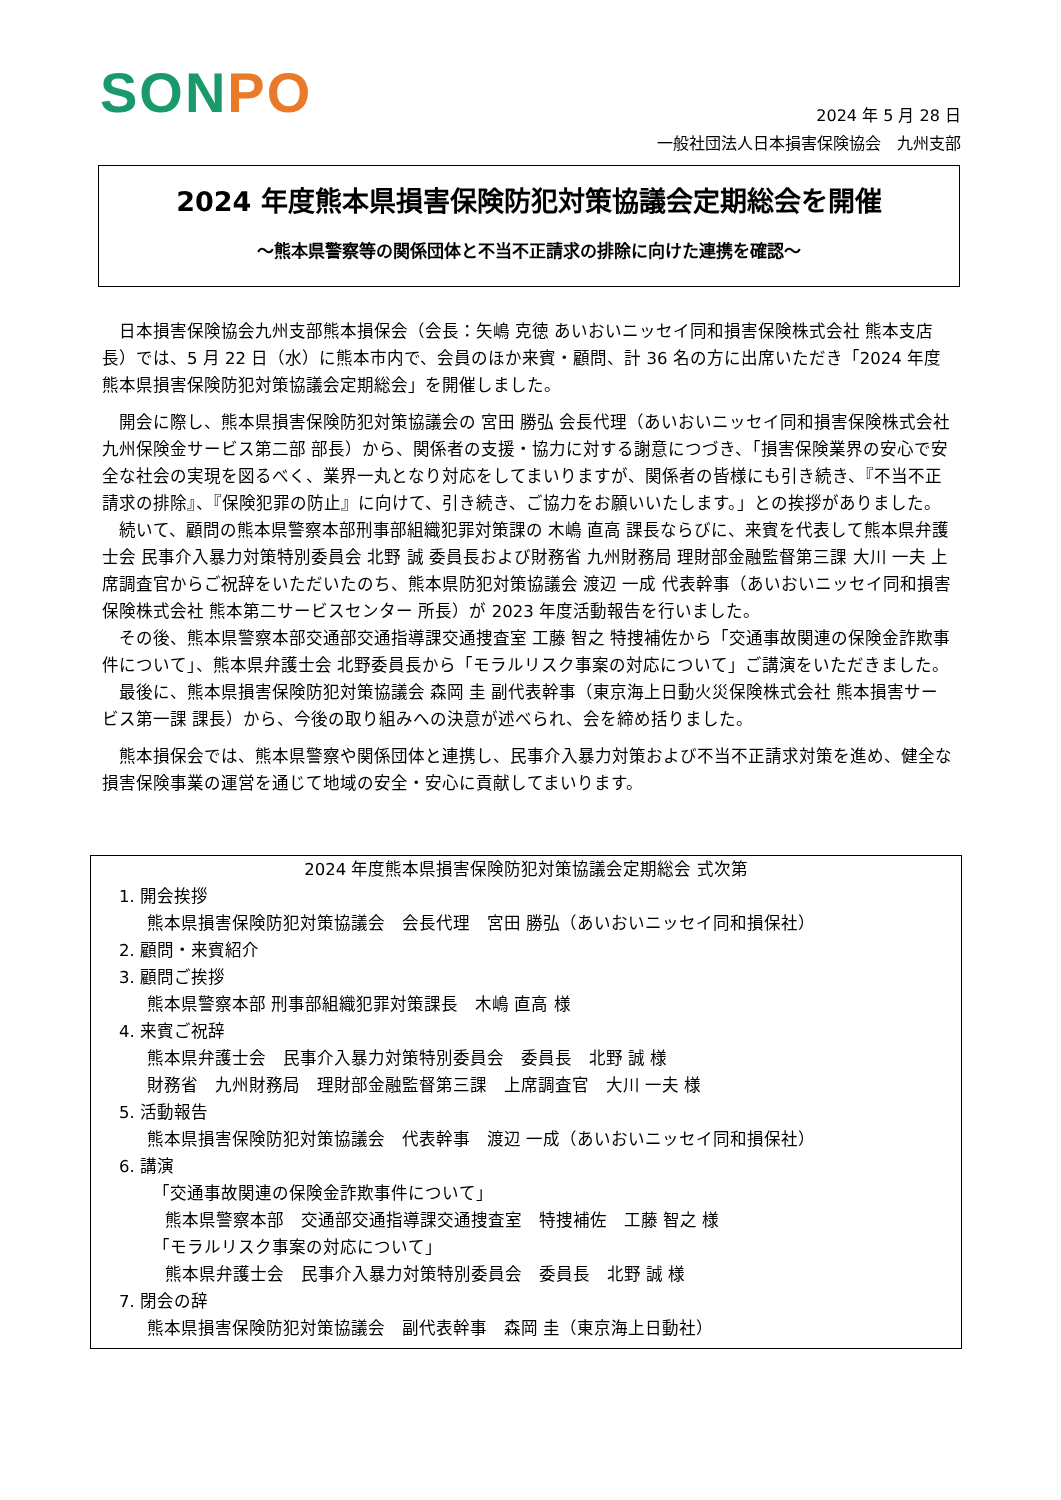SONPO
2024 年 5 月 28 日
一般社団法人日本損害保険協会　九州支部
2024 年度熊本県損害保険防犯対策協議会定期総会を開催
～熊本県警察等の関係団体と不当不正請求の排除に向けた連携を確認～
日本損害保険協会九州支部熊本損保会（会長：矢嶋 克徳 あいおいニッセイ同和損害保険株式会社 熊本支店長）では、5 月 22 日（水）に熊本市内で、会員のほか来賓・顧問、計 36 名の方に出席いただき「2024 年度 熊本県損害保険防犯対策協議会定期総会」を開催しました。
開会に際し、熊本県損害保険防犯対策協議会の 宮田 勝弘 会長代理（あいおいニッセイ同和損害保険株式会社 九州保険金サービス第二部 部長）から、関係者の支援・協力に対する謝意につづき、「損害保険業界の安心で安全な社会の実現を図るべく、業界一丸となり対応をしてまいりますが、関係者の皆様にも引き続き、『不当不正請求の排除』、『保険犯罪の防止』に向けて、引き続き、ご協力をお願いいたします。」との挨拶がありました。
続いて、顧問の熊本県警察本部刑事部組織犯罪対策課の 木嶋 直高 課長ならびに、来賓を代表して熊本県弁護士会 民事介入暴力対策特別委員会 北野 誠 委員長および財務省 九州財務局 理財部金融監督第三課 大川 一夫 上席調査官からご祝辞をいただいたのち、熊本県防犯対策協議会 渡辺 一成 代表幹事（あいおいニッセイ同和損害保険株式会社 熊本第二サービスセンター 所長）が 2023 年度活動報告を行いました。
その後、熊本県警察本部交通部交通指導課交通捜査室 工藤 智之 特捜補佐から「交通事故関連の保険金詐欺事件について」、熊本県弁護士会 北野委員長から「モラルリスク事案の対応について」ご講演をいただきました。
最後に、熊本県損害保険防犯対策協議会 森岡 圭 副代表幹事（東京海上日動火災保険株式会社 熊本損害サービス第一課 課長）から、今後の取り組みへの決意が述べられ、会を締め括りました。
熊本損保会では、熊本県警察や関係団体と連携し、民事介入暴力対策および不当不正請求対策を進め、健全な損害保険事業の運営を通じて地域の安全・安心に貢献してまいります。
2024 年度熊本県損害保険防犯対策協議会定期総会 式次第
1. 開会挨拶
熊本県損害保険防犯対策協議会　会長代理　宮田 勝弘（あいおいニッセイ同和損保社）
2. 顧問・来賓紹介
3. 顧問ご挨拶
熊本県警察本部 刑事部組織犯罪対策課長　木嶋 直高 様
4. 来賓ご祝辞
熊本県弁護士会　民事介入暴力対策特別委員会　委員長　北野 誠 様
財務省　九州財務局　理財部金融監督第三課　上席調査官　大川 一夫 様
5. 活動報告
熊本県損害保険防犯対策協議会　代表幹事　渡辺 一成（あいおいニッセイ同和損保社）
6. 講演
「交通事故関連の保険金詐欺事件について」
熊本県警察本部　交通部交通指導課交通捜査室　特捜補佐　工藤 智之 様
「モラルリスク事案の対応について」
熊本県弁護士会　民事介入暴力対策特別委員会　委員長　北野 誠 様
7. 閉会の辞
熊本県損害保険防犯対策協議会　副代表幹事　森岡 圭（東京海上日動社）